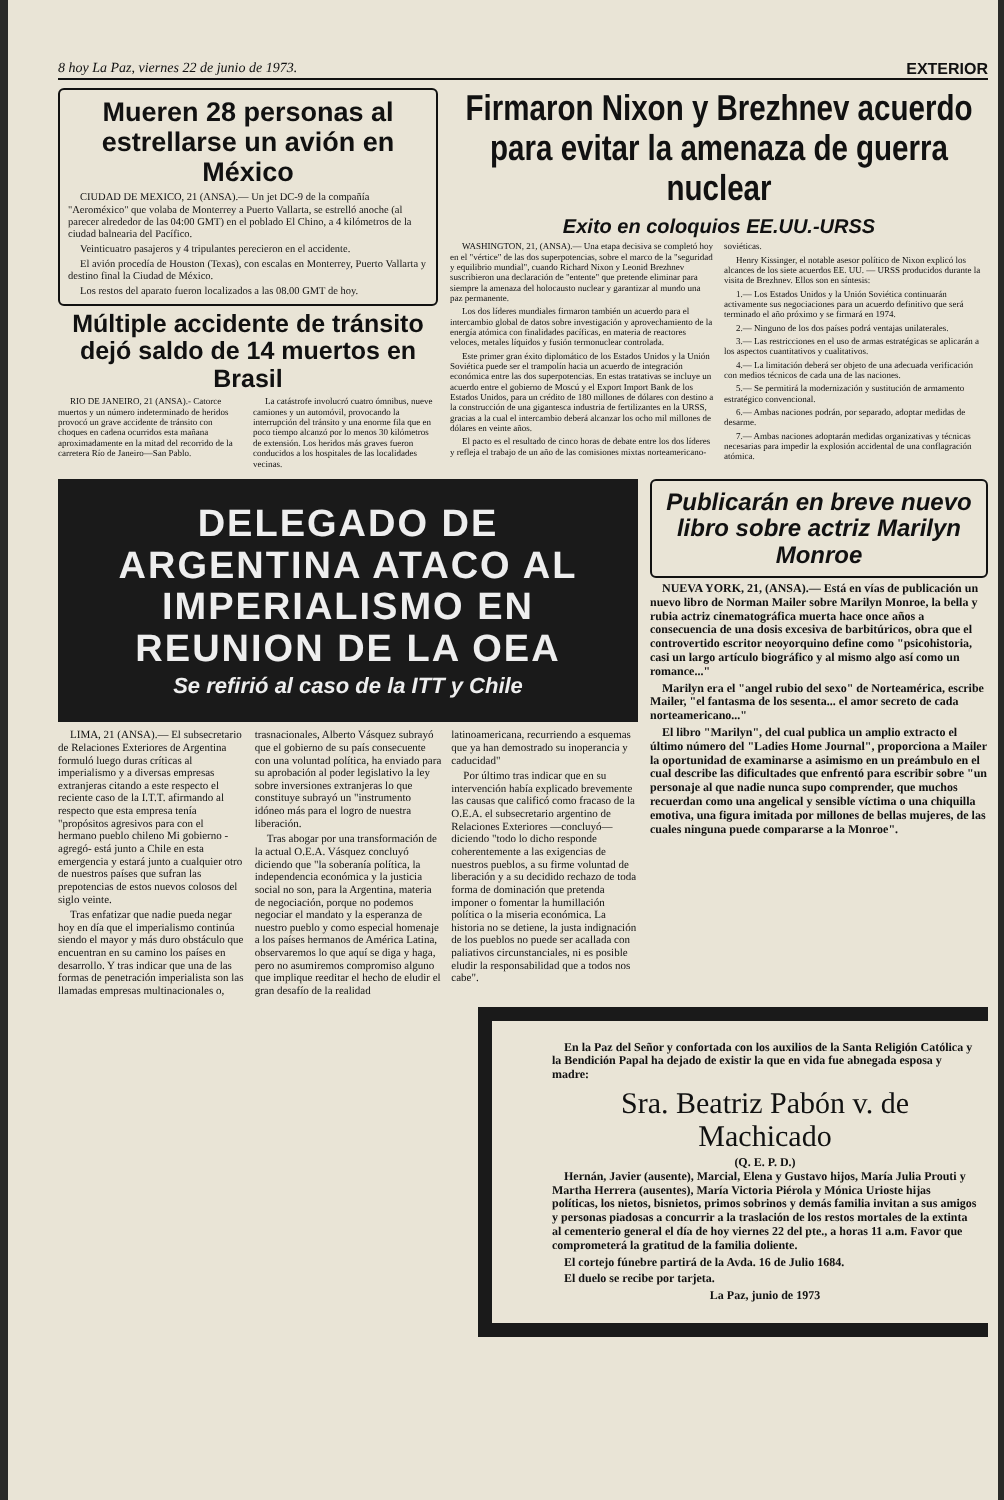8 hoy La Paz, viernes 22 de junio de 1973. EXTERIOR
Mueren 28 personas al estrellarse un avión en México
CIUDAD DE MEXICO, 21 (ANSA).— Un jet DC-9 de la compañía "Aeroméxico" que volaba de Monterrey a Puerto Vallarta, se estrelló anoche (al parecer alrededor de las 04:00 GMT) en el poblado El Chino, a 4 kilómetros de la ciudad balnearia del Pacífico.
Veinticuatro pasajeros y 4 tripulantes perecieron en el accidente.
El avión procedía de Houston (Texas), con escalas en Monterrey, Puerto Vallarta y destino final la Ciudad de México.
Los restos del aparato fueron localizados a las 08.00 GMT de hoy.
Múltiple accidente de tránsito dejó saldo de 14 muertos en Brasil
RIO DE JANEIRO, 21 (ANSA).- Catorce muertos y un número indeterminado de heridos provocó un grave accidente de tránsito con choques en cadena ocurridos esta mañana aproximadamente en la mitad del recorrido de la carretera Río de Janeiro—San Pablo.
La catástrofe involucró cuatro ómnibus, nueve camiones y un automóvil, provocando la interrupción del tránsito y una enorme fila que en poco tiempo alcanzó por lo menos 30 kilómetros de extensión. Los heridos más graves fueron conducidos a los hospitales de las localidades vecinas.
Firmaron Nixon y Brezhnev acuerdo para evitar la amenaza de guerra nuclear
Exito en coloquios EE.UU.-URSS
WASHINGTON, 21, (ANSA).— Una etapa decisiva se completó hoy en el "vértice" de las dos superpotencias, sobre el marco de la "seguridad y equilibrio mundial", cuando Richard Nixon y Leonid Brezhnev suscribieron una declaración de "entente" que pretende eliminar para siempre la amenaza del holocausto nuclear y garantizar al mundo una paz permanente.
Los dos líderes mundiales firmaron también un acuerdo para el intercambio global de datos sobre investigación y aprovechamiento de la energía atómica con finalidades pacíficas, en materia de reactores veloces, metales líquidos y fusión termonuclear controlada.
Este primer gran éxito diplomático de los Estados Unidos y la Unión Soviética puede ser el trampolín hacia un acuerdo de integración económica entre las dos superpotencias. En estas tratativas se incluye un acuerdo entre el gobierno de Moscú y el Export Import Bank de los Estados Unidos, para un crédito de 180 millones de dólares con destino a la construcción de una gigantesca industria de fertilizantes en la URSS, gracias a la cual el intercambio deberá alcanzar los ocho mil millones de dólares en veinte años.
El pacto es el resultado de cinco horas de debate entre los dos líderes y refleja el trabajo de un año de las comisiones mixtas norteamericano-soviéticas.
Henry Kissinger, el notable asesor político de Nixon explicó los alcances de los siete acuerdos EE. UU. — URSS producidos durante la visita de Brezhnev. Ellos son en síntesis:
1.— Los Estados Unidos y la Unión Soviética continuarán activamente sus negociaciones para un acuerdo definitivo que será terminado el año próximo y se firmará en 1974.
2.— Ninguno de los dos países podrá ventajas unilaterales.
3.— Las restricciones en el uso de armas estratégicas se aplicarán a los aspectos cuantitativos y cualitativos.
4.— La limitación deberá ser objeto de una adecuada verificación con medios técnicos de cada una de las naciones.
5.— Se permitirá la modernización y sustitución de armamento estratégico convencional.
6.— Ambas naciones podrán, por separado, adoptar medidas de desarme.
7.— Ambas naciones adoptarán medidas organizativas y técnicas necesarias para impedir la explosión accidental de una conflagración atómica.
DELEGADO DE ARGENTINA ATACO AL IMPERIALISMO EN REUNION DE LA OEA
Se refirió al caso de la ITT y Chile
LIMA, 21 (ANSA).— El subsecretario de Relaciones Exteriores de Argentina formuló luego duras críticas al imperialismo y a diversas empresas extranjeras citando a este respecto el reciente caso de la I.T.T. afirmando al respecto que esta empresa tenía "propósitos agresivos para con el hermano pueblo chileno Mi gobierno -agregó- está junto a Chile en esta emergencia y estará junto a cualquier otro de nuestros países que sufran las prepotencias de estos nuevos colosos del siglo veinte.
Tras enfatizar que nadie pueda negar hoy en día que el imperialismo continúa siendo el mayor y más duro obstáculo que encuentran en su camino los países en desarrollo. Y tras indicar que una de las formas de penetración imperialista son las llamadas empresas multinacionales o, trasnacionales, Alberto Vásquez subrayó que el gobierno de su país consecuente con una voluntad política, ha enviado para su aprobación al poder legislativo la ley sobre inversiones extranjeras lo que constituye subrayó un "instrumento idóneo más para el logro de nuestra liberación.
Tras abogar por una transformación de la actual O.E.A. Vásquez concluyó diciendo que "la soberanía política, la independencia económica y la justicia social no son, para la Argentina, materia de negociación, porque no podemos negociar el mandato y la esperanza de nuestro pueblo y como especial homenaje a los países hermanos de América Latina, observaremos lo que aquí se diga y haga, pero no asumiremos compromiso alguno que implique reeditar el hecho de eludir el gran desafío de la realidad latinoamericana, recurriendo a esquemas que ya han demostrado su inoperancia y caducidad"
Por último tras indicar que en su intervención había explicado brevemente las causas que calificó como fracaso de la O.E.A. el subsecretario argentino de Relaciones Exteriores —concluyó— diciendo "todo lo dicho responde coherentemente a las exigencias de nuestros pueblos, a su firme voluntad de liberación y a su decidido rechazo de toda forma de dominación que pretenda imponer o fomentar la humillación política o la miseria económica. La historia no se detiene, la justa indignación de los pueblos no puede ser acallada con paliativos circunstanciales, ni es posible eludir la responsabilidad que a todos nos cabe".
Publicarán en breve nuevo libro sobre actriz Marilyn Monroe
NUEVA YORK, 21, (ANSA).— Está en vías de publicación un nuevo libro de Norman Mailer sobre Marilyn Monroe, la bella y rubia actriz cinematográfica muerta hace once años a consecuencia de una dosis excesiva de barbitúricos, obra que el controvertido escritor neoyorquino define como "psicohistoria, casi un largo artículo biográfico y al mismo algo así como un romance..."
Marilyn era el "angel rubio del sexo" de Norteamérica, escribe Mailer, "el fantasma de los sesenta... el amor secreto de cada norteamericano..."
El libro "Marilyn", del cual publica un amplio extracto el último número del "Ladies Home Journal", proporciona a Mailer la oportunidad de examinarse a asimismo en un preámbulo en el cual describe las dificultades que enfrentó para escribir sobre "un personaje al que nadie nunca supo comprender, que muchos recuerdan como una angelical y sensible víctima o una chiquilla emotiva, una figura imitada por millones de bellas mujeres, de las cuales ninguna puede compararse a la Monroe".
En la Paz del Señor y confortada con los auxilios de la Santa Religión Católica y la Bendición Papal ha dejado de existir la que en vida fue abnegada esposa y madre:
Sra. Beatriz Pabón v. de Machicado
(Q. E. P. D.)
Hernán, Javier (ausente), Marcial, Elena y Gustavo hijos, María Julia Prouti y Martha Herrera (ausentes), María Victoria Piérola y Mónica Urioste hijas políticas, los nietos, bisnietos, primos sobrinos y demás familia invitan a sus amigos y personas piadosas a concurrir a la traslación de los restos mortales de la extinta al cementerio general el día de hoy viernes 22 del pte., a horas 11 a.m. Favor que comprometerá la gratitud de la familia doliente.
El cortejo fúnebre partirá de la Avda. 16 de Julio 1684.
El duelo se recibe por tarjeta.
La Paz, junio de 1973